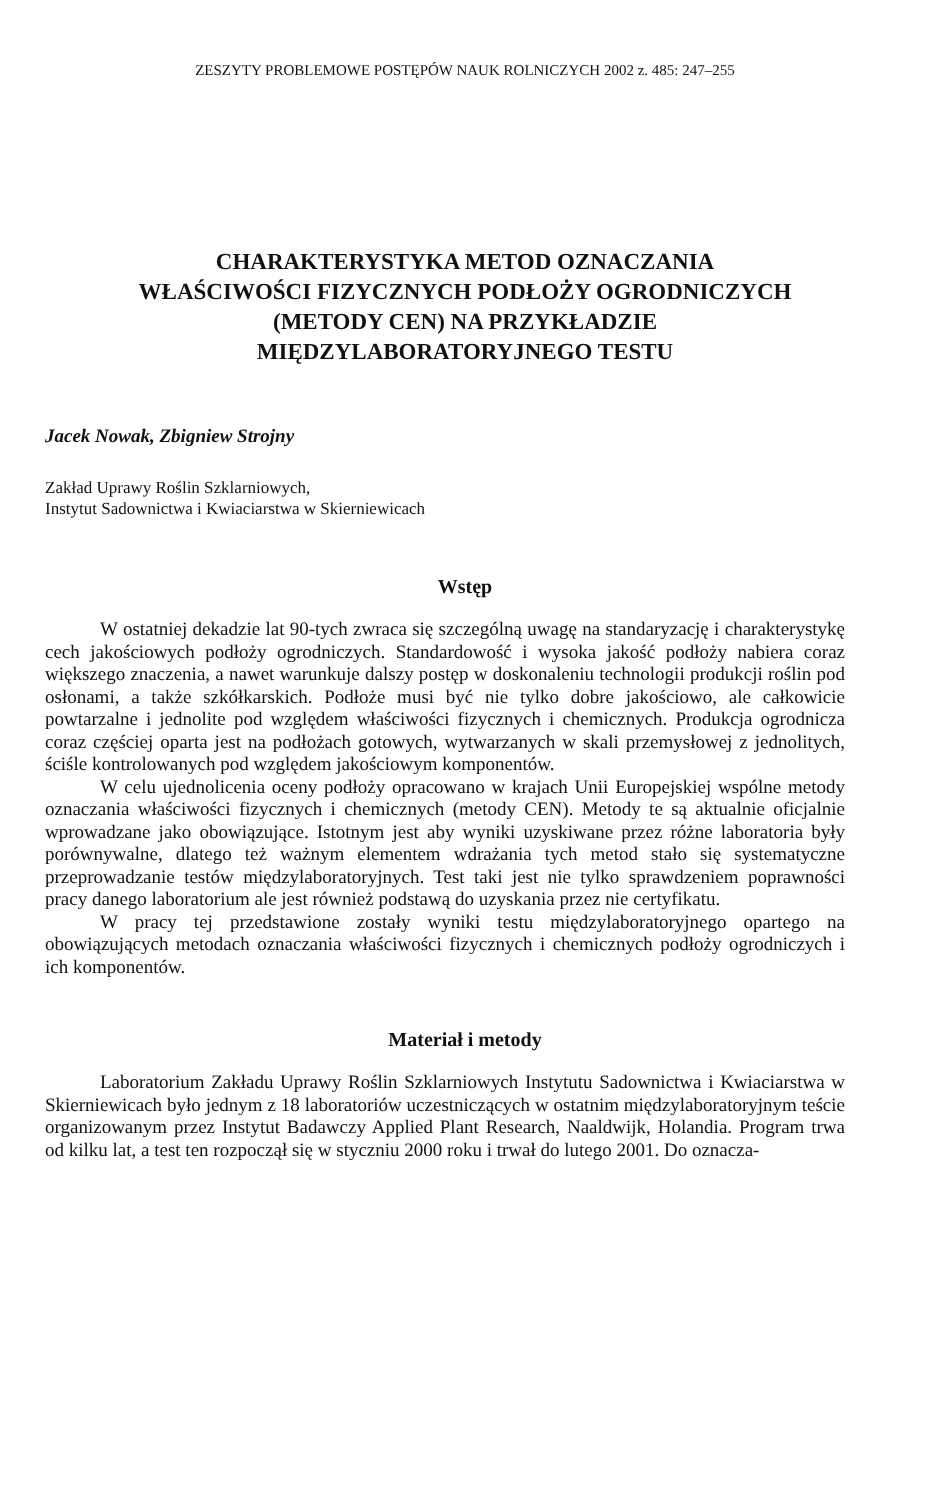ZESZYTY PROBLEMOWE POSTĘPÓW NAUK ROLNICZYCH 2002 z. 485: 247–255
CHARAKTERYSTYKA METOD OZNACZANIA
WŁAŚCIWOŚCI FIZYCZNYCH PODŁOŻY OGRODNICZYCH
(METODY CEN) NA PRZYKŁADZIE
MIĘDZYLABORATORYJNEGO TESTU
Jacek Nowak, Zbigniew Strojny
Zakład Uprawy Roślin Szklarniowych,
Instytut Sadownictwa i Kwiaciarstwa w Skierniewicach
Wstęp
W ostatniej dekadzie lat 90-tych zwraca się szczególną uwagę na standaryzację i charakterystykę cech jakościowych podłoży ogrodniczych. Standardowość i wysoka jakość podłoży nabiera coraz większego znaczenia, a nawet warunkuje dalszy postęp w doskonaleniu technologii produkcji roślin pod osłonami, a także szkółkarskich. Podłoże musi być nie tylko dobre jakościowo, ale całkowicie powtarzalne i jednolite pod względem właściwości fizycznych i chemicznych. Produkcja ogrodnicza coraz częściej oparta jest na podłożach gotowych, wytwarzanych w skali przemysłowej z jednolitych, ściśle kontrolowanych pod względem jakościowym komponentów.
W celu ujednolicenia oceny podłoży opracowano w krajach Unii Europejskiej wspólne metody oznaczania właściwości fizycznych i chemicznych (metody CEN). Metody te są aktualnie oficjalnie wprowadzane jako obowiązujące. Istotnym jest aby wyniki uzyskiwane przez różne laboratoria były porównywalne, dlatego też ważnym elementem wdrażania tych metod stało się systematyczne przeprowadzanie testów międzylaboratoryjnych. Test taki jest nie tylko sprawdzeniem poprawności pracy danego laboratorium ale jest również podstawą do uzyskania przez nie certyfikatu.
W pracy tej przedstawione zostały wyniki testu międzylaboratoryjnego opartego na obowiązujących metodach oznaczania właściwości fizycznych i chemicznych podłoży ogrodniczych i ich komponentów.
Materiał i metody
Laboratorium Zakładu Uprawy Roślin Szklarniowych Instytutu Sadownictwa i Kwiaciarstwa w Skierniewicach było jednym z 18 laboratoriów uczestniczących w ostatnim międzylaboratoryjnym teście organizowanym przez Instytut Badawczy Applied Plant Research, Naaldwijk, Holandia. Program trwa od kilku lat, a test ten rozpoczął się w styczniu 2000 roku i trwał do lutego 2001. Do oznacza-